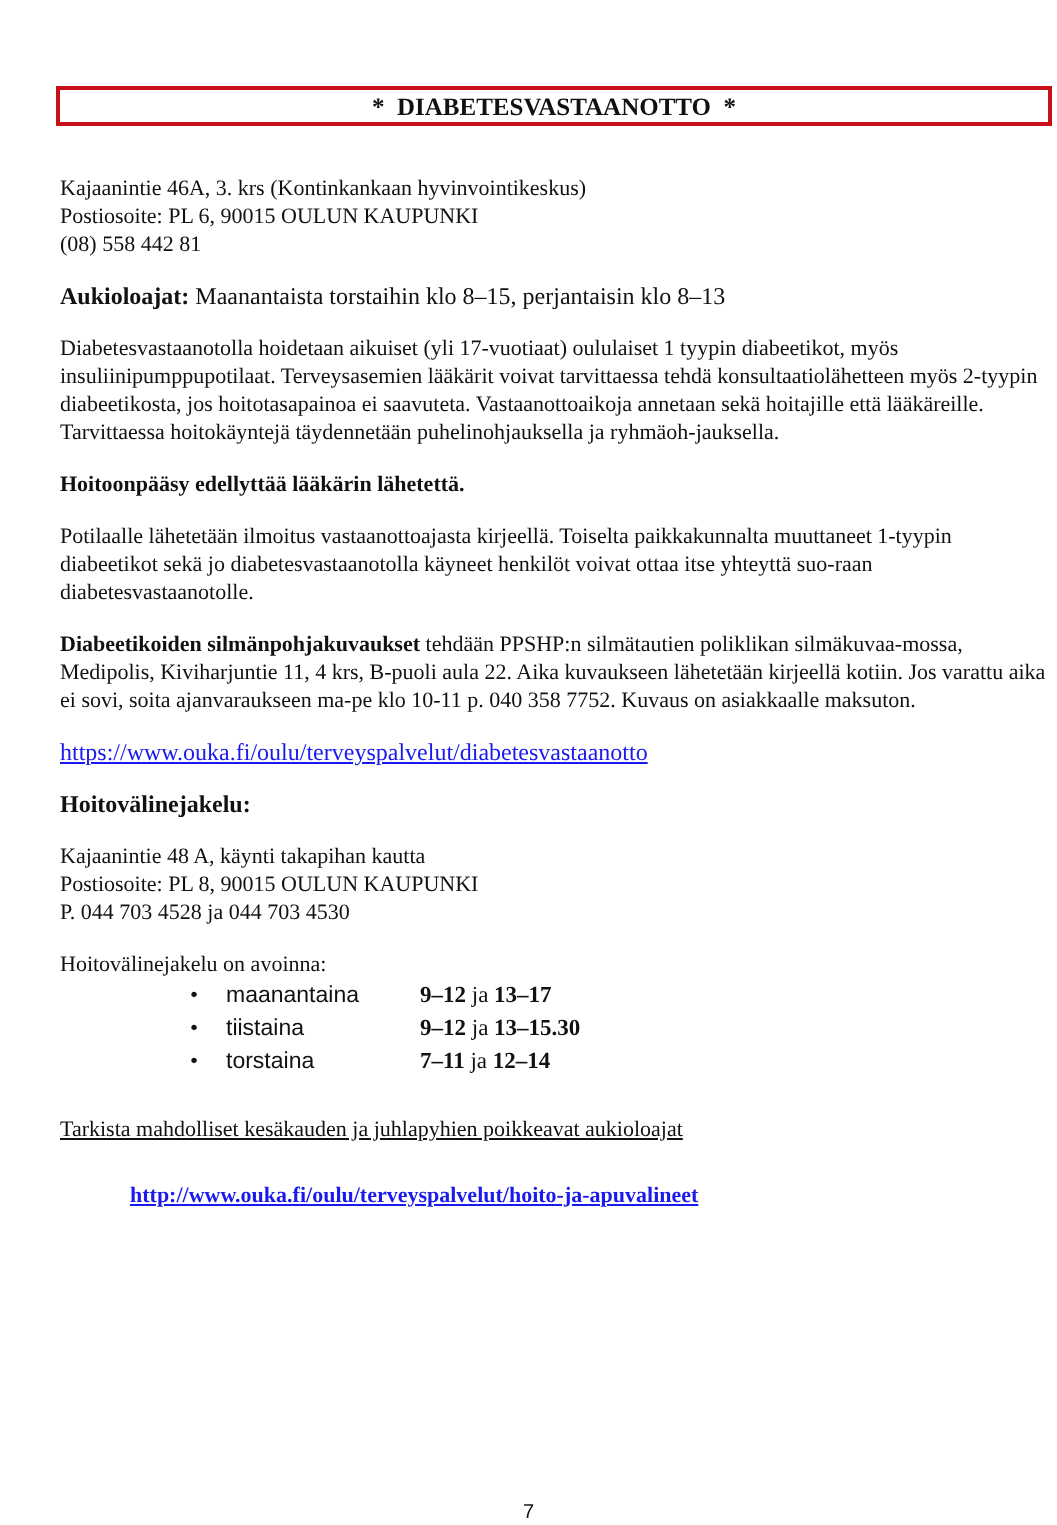* DIABETESVASTAANOTTO *
Kajaanintie 46A, 3. krs (Kontinkankaan hyvinvointikeskus)
Postiosoite: PL 6, 90015 OULUN KAUPUNKI
(08) 558 442 81
Aukioloajat: Maanantaista torstaihin klo 8–15, perjantaisin klo 8–13
Diabetesvastaanotolla hoidetaan aikuiset (yli 17-vuotiaat) oululaiset 1 tyypin diabeetikot, myös insuliinipumppupotilaat. Terveysasemien lääkärit voivat tarvittaessa tehdä konsultaatiolähetteen myös 2-tyypin diabeetikosta, jos hoitotasapainoa ei saavuteta. Vastaanottoaikoja annetaan sekä hoitajille että lääkäreille. Tarvittaessa hoitokäyntejä täydennetään puhelinohjauksella ja ryhmäoh-jauksella.
Hoitoonpääsy edellyttää lääkärin lähetettä.
Potilaalle lähetetään ilmoitus vastaanottoajasta kirjeellä. Toiselta paikkakunnalta muuttaneet 1-tyypin diabeetikot sekä jo diabetesvastaanotolla käyneet henkilöt voivat ottaa itse yhteyttä suo-raan diabetesvastaanotolle.
Diabeetikoiden silmänpohjakuvaukset tehdään PPSHP:n silmätautien poliklikan silmäkuvaa-mossa, Medipolis, Kiviharjuntie 11, 4 krs, B-puoli aula 22. Aika kuvaukseen lähetetään kirjeellä kotiin. Jos varattu aika ei sovi, soita ajanvaraukseen ma-pe klo 10-11 p. 040 358 7752. Kuvaus on asiakkaalle maksuton.
https://www.ouka.fi/oulu/terveyspalvelut/diabetesvastaanotto
Hoitovälinejakelu:
Kajaanintie 48 A, käynti takapihan kautta
Postiosoite: PL 8, 90015 OULUN KAUPUNKI
P. 044 703 4528 ja 044 703 4530
Hoitovälinejakelu on avoinna:
• maanantaina 9–12 ja 13–17
• tiistaina 9–12 ja 13–15.30
• torstaina 7–11 ja 12–14
Tarkista mahdolliset kesäkauden ja juhlapyhien poikkeavat aukioloajat
http://www.ouka.fi/oulu/terveyspalvelut/hoito-ja-apuvalineet
7